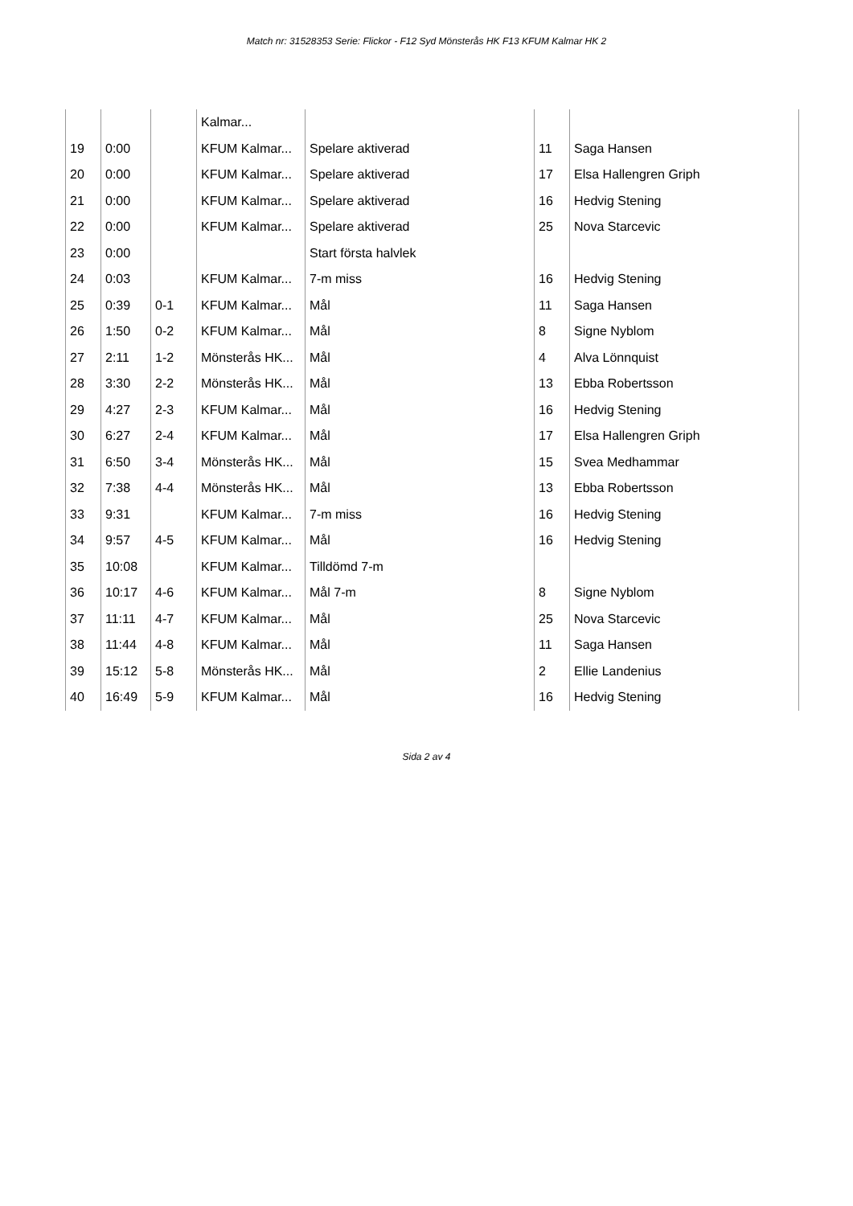Match nr: 31528353 Serie: Flickor - F12 Syd Mönsterås HK F13 KFUM Kalmar HK 2
| | | | Kalmar... | | | |
| 19 | 0:00 | | KFUM Kalmar... | Spelare aktiverad | 11 | Saga Hansen |
| 20 | 0:00 | | KFUM Kalmar... | Spelare aktiverad | 17 | Elsa Hallengren Griph |
| 21 | 0:00 | | KFUM Kalmar... | Spelare aktiverad | 16 | Hedvig Stening |
| 22 | 0:00 | | KFUM Kalmar... | Spelare aktiverad | 25 | Nova Starcevic |
| 23 | 0:00 | | | Start första halvlek | | |
| 24 | 0:03 | | KFUM Kalmar... | 7-m miss | 16 | Hedvig Stening |
| 25 | 0:39 | 0-1 | KFUM Kalmar... | Mål | 11 | Saga Hansen |
| 26 | 1:50 | 0-2 | KFUM Kalmar... | Mål | 8 | Signe Nyblom |
| 27 | 2:11 | 1-2 | Mönsterås HK... | Mål | 4 | Alva Lönnquist |
| 28 | 3:30 | 2-2 | Mönsterås HK... | Mål | 13 | Ebba Robertsson |
| 29 | 4:27 | 2-3 | KFUM Kalmar... | Mål | 16 | Hedvig Stening |
| 30 | 6:27 | 2-4 | KFUM Kalmar... | Mål | 17 | Elsa Hallengren Griph |
| 31 | 6:50 | 3-4 | Mönsterås HK... | Mål | 15 | Svea Medhammar |
| 32 | 7:38 | 4-4 | Mönsterås HK... | Mål | 13 | Ebba Robertsson |
| 33 | 9:31 | | KFUM Kalmar... | 7-m miss | 16 | Hedvig Stening |
| 34 | 9:57 | 4-5 | KFUM Kalmar... | Mål | 16 | Hedvig Stening |
| 35 | 10:08 | | KFUM Kalmar... | Tilldömd 7-m | | |
| 36 | 10:17 | 4-6 | KFUM Kalmar... | Mål 7-m | 8 | Signe Nyblom |
| 37 | 11:11 | 4-7 | KFUM Kalmar... | Mål | 25 | Nova Starcevic |
| 38 | 11:44 | 4-8 | KFUM Kalmar... | Mål | 11 | Saga Hansen |
| 39 | 15:12 | 5-8 | Mönsterås HK... | Mål | 2 | Ellie Landenius |
| 40 | 16:49 | 5-9 | KFUM Kalmar... | Mål | 16 | Hedvig Stening |
Sida 2 av 4